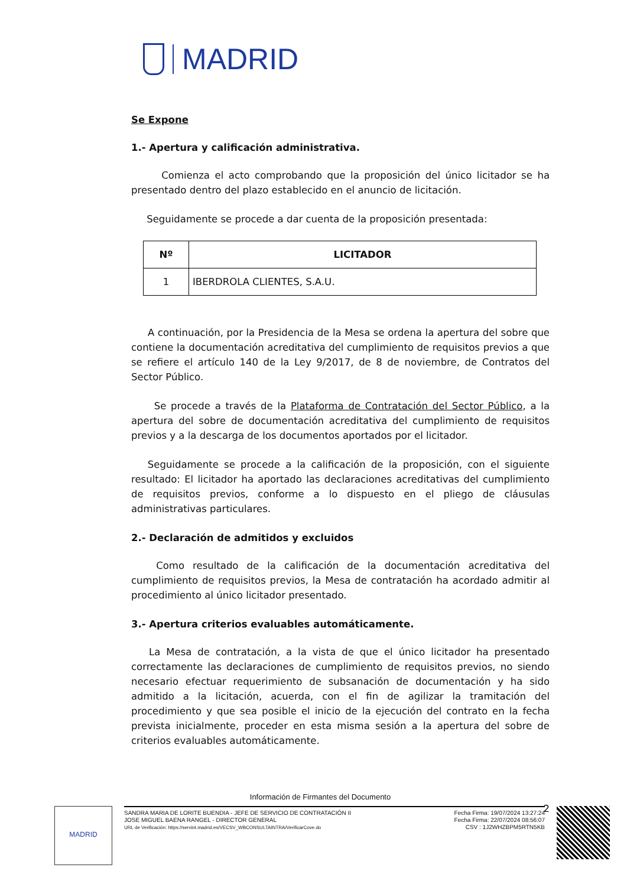MADRID
Se Expone
1.- Apertura y calificación administrativa.
Comienza el acto comprobando que la proposición del único licitador se ha presentado dentro del plazo establecido en el anuncio de licitación.
Seguidamente se procede a dar cuenta de la proposición presentada:
| Nº | LICITADOR |
| --- | --- |
| 1 | IBERDROLA CLIENTES, S.A.U. |
A continuación, por la Presidencia de la Mesa se ordena la apertura del sobre que contiene la documentación acreditativa del cumplimiento de requisitos previos a que se refiere el artículo 140 de la Ley 9/2017, de 8 de noviembre, de Contratos del Sector Público.
Se procede a través de la Plataforma de Contratación del Sector Público, a la apertura del sobre de documentación acreditativa del cumplimiento de requisitos previos y a la descarga de los documentos aportados por el licitador.
Seguidamente se procede a la calificación de la proposición, con el siguiente resultado: El licitador ha aportado las declaraciones acreditativas del cumplimiento de requisitos previos, conforme a lo dispuesto en el pliego de cláusulas administrativas particulares.
2.- Declaración de admitidos y excluidos
Como resultado de la calificación de la documentación acreditativa del cumplimiento de requisitos previos, la Mesa de contratación ha acordado admitir al procedimiento al único licitador presentado.
3.- Apertura criterios evaluables automáticamente.
La Mesa de contratación, a la vista de que el único licitador ha presentado correctamente las declaraciones de cumplimiento de requisitos previos, no siendo necesario efectuar requerimiento de subsanación de documentación y ha sido admitido a la licitación, acuerda, con el fin de agilizar la tramitación del procedimiento y que sea posible el inicio de la ejecución del contrato en la fecha prevista inicialmente, proceder en esta misma sesión a la apertura del sobre de criterios evaluables automáticamente.
2
Información de Firmantes del Documento
MADRID
SANDRA MARIA DE LORITE BUENDIA - JEFE DE SERVICIO DE CONTRATACIÓN II
JOSE MIGUEL BAENA RANGEL - DIRECTOR GENERAL
URL de Verificación: https://servint.madrid.es/VECSV_WBCONSULTAINTRA/VerificarCove.do
Fecha Firma: 19/07/2024 13:27:24
Fecha Firma: 22/07/2024 08:56:07
CSV : 1J2WHZBPM5RTN5KB